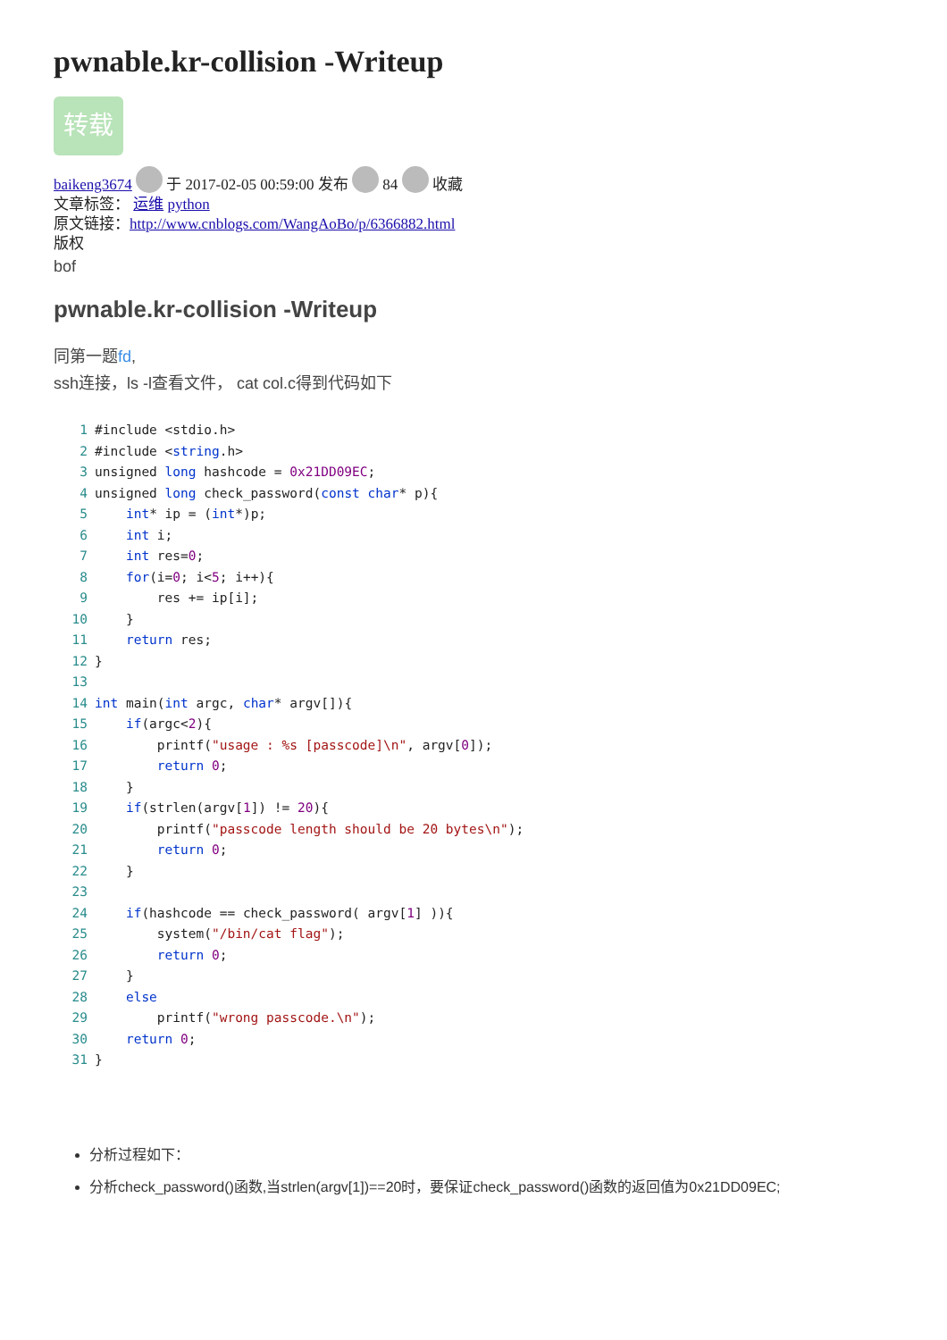pwnable.kr-collision -Writeup
转载
baikeng3674 于 2017-02-05 00:59:00 发布 84 收藏
文章标签： 运维 python
原文链接：http://www.cnblogs.com/WangAoBo/p/6366882.html
版权
bof
pwnable.kr-collision -Writeup
同第一题fd,
ssh连接，ls -l查看文件， cat col.c得到代码如下
1#include <stdio.h>
2#include <string.h>
3unsigned long hashcode = 0x21DD09EC;
4unsigned long check_password(const char* p){
5    int* ip = (int*)p;
6    int i;
7    int res=0;
8    for(i=0; i<5; i++){
9        res += ip[i];
10    }
11    return res;
12}
13
14 int main(int argc, char* argv[]){
15    if(argc<2){
16        printf("usage : %s [passcode]\n", argv[0]);
17        return 0;
18    }
19    if(strlen(argv[1]) != 20){
20        printf("passcode length should be 20 bytes\n");
21        return 0;
22    }
23
24    if(hashcode == check_password( argv[1] )){
25        system("/bin/cat flag");
26        return 0;
27    }
28    else
29        printf("wrong passcode.\n");
30    return 0;
31}
分析过程如下：
分析check_password()函数,当strlen(argv[1])==20时，要保证check_password()函数的返回值为0x21DD09EC;